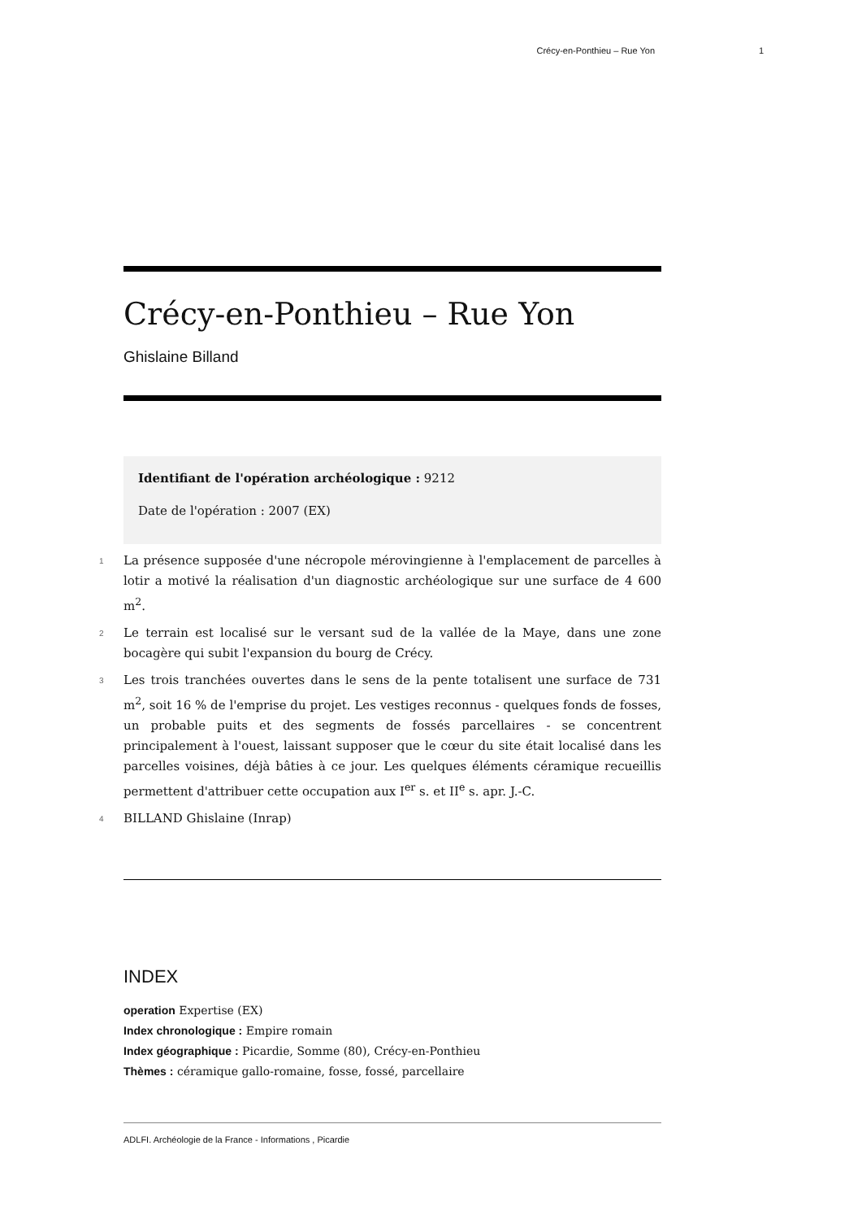Crécy-en-Ponthieu – Rue Yon 1
Crécy-en-Ponthieu – Rue Yon
Ghislaine Billand
Identifiant de l'opération archéologique : 9212
Date de l'opération : 2007 (EX)
1
La présence supposée d'une nécropole mérovingienne à l'emplacement de parcelles à lotir a motivé la réalisation d'un diagnostic archéologique sur une surface de 4 600 m<sup>2</sup>.
2
Le terrain est localisé sur le versant sud de la vallée de la Maye, dans une zone bocagère qui subit l'expansion du bourg de Crécy.
3
Les trois tranchées ouvertes dans le sens de la pente totalisent une surface de 731 m<sup>2</sup>, soit 16 % de l'emprise du projet. Les vestiges reconnus - quelques fonds de fosses, un probable puits et des segments de fossés parcellaires - se concentrent principalement à l'ouest, laissant supposer que le cœur du site était localisé dans les parcelles voisines, déjà bâties à ce jour. Les quelques éléments céramique recueillis permettent d'attribuer cette occupation aux I<sup>er</sup> s. et II<sup>e</sup> s. apr. J.-C.
4
BILLAND Ghislaine (Inrap)
INDEX
operation Expertise (EX)
Index chronologique : Empire romain
Index géographique : Picardie, Somme (80), Crécy-en-Ponthieu
Thèmes : céramique gallo-romaine, fosse, fossé, parcellaire
ADLFI. Archéologie de la France - Informations , Picardie